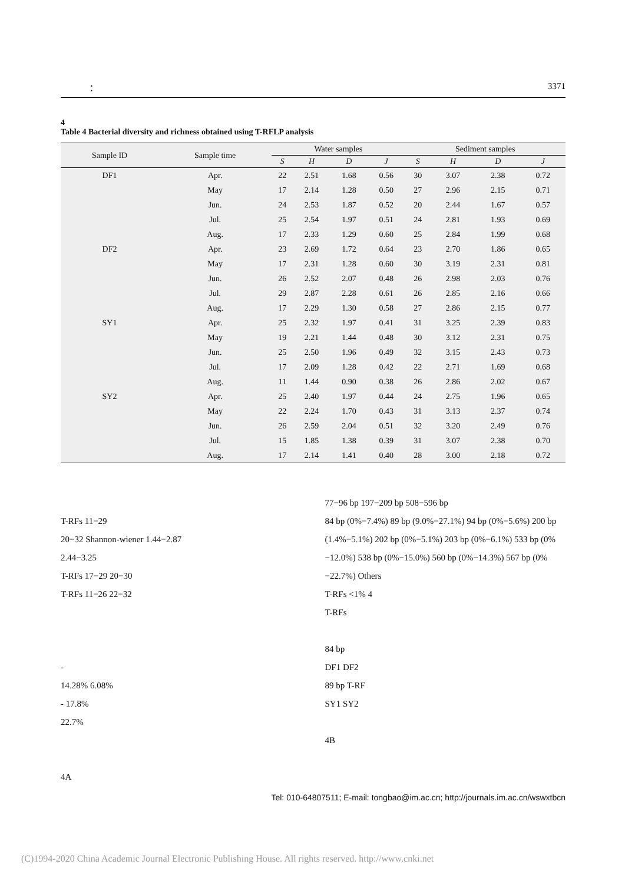： 3371
4
Table 4 Bacterial diversity and richness obtained using T-RFLP analysis
| Sample ID | Sample time | Water samples | | | | Sediment samples | | | |
| --- | --- | --- | --- | --- | --- | --- | --- | --- | --- |
| | | S | H | D | J | S | H | D | J |
| DF1 | Apr. | 22 | 2.51 | 1.68 | 0.56 | 30 | 3.07 | 2.38 | 0.72 |
| | May | 17 | 2.14 | 1.28 | 0.50 | 27 | 2.96 | 2.15 | 0.71 |
| | Jun. | 24 | 2.53 | 1.87 | 0.52 | 20 | 2.44 | 1.67 | 0.57 |
| | Jul. | 25 | 2.54 | 1.97 | 0.51 | 24 | 2.81 | 1.93 | 0.69 |
| | Aug. | 17 | 2.33 | 1.29 | 0.60 | 25 | 2.84 | 1.99 | 0.68 |
| DF2 | Apr. | 23 | 2.69 | 1.72 | 0.64 | 23 | 2.70 | 1.86 | 0.65 |
| | May | 17 | 2.31 | 1.28 | 0.60 | 30 | 3.19 | 2.31 | 0.81 |
| | Jun. | 26 | 2.52 | 2.07 | 0.48 | 26 | 2.98 | 2.03 | 0.76 |
| | Jul. | 29 | 2.87 | 2.28 | 0.61 | 26 | 2.85 | 2.16 | 0.66 |
| | Aug. | 17 | 2.29 | 1.30 | 0.58 | 27 | 2.86 | 2.15 | 0.77 |
| SY1 | Apr. | 25 | 2.32 | 1.97 | 0.41 | 31 | 3.25 | 2.39 | 0.83 |
| | May | 19 | 2.21 | 1.44 | 0.48 | 30 | 3.12 | 2.31 | 0.75 |
| | Jun. | 25 | 2.50 | 1.96 | 0.49 | 32 | 3.15 | 2.43 | 0.73 |
| | Jul. | 17 | 2.09 | 1.28 | 0.42 | 22 | 2.71 | 1.69 | 0.68 |
| | Aug. | 11 | 1.44 | 0.90 | 0.38 | 26 | 2.86 | 2.02 | 0.67 |
| SY2 | Apr. | 25 | 2.40 | 1.97 | 0.44 | 24 | 2.75 | 1.96 | 0.65 |
| | May | 22 | 2.24 | 1.70 | 0.43 | 31 | 3.13 | 2.37 | 0.74 |
| | Jun. | 26 | 2.59 | 2.04 | 0.51 | 32 | 3.20 | 2.49 | 0.76 |
| | Jul. | 15 | 1.85 | 1.38 | 0.39 | 31 | 3.07 | 2.38 | 0.70 |
| | Aug. | 17 | 2.14 | 1.41 | 0.40 | 28 | 3.00 | 2.18 | 0.72 |
T-RFs 11−29
20−32 Shannon-wiener 1.44−2.87
2.44−3.25
T-RFs 17−29 20−30
T-RFs 11−26 22−32
-
14.28% 6.08%
- 17.8%
22.7%
4A
77−96 bp 197−209 bp 508−596 bp
84 bp (0%−7.4%) 89 bp (9.0%−27.1%) 94 bp (0%−5.6%) 200 bp (1.4%−5.1%) 202 bp (0%−5.1%) 203 bp (0%−6.1%) 533 bp (0%−12.0%) 538 bp (0%−15.0%) 560 bp (0%−14.3%) 567 bp (0%−22.7%) Others
T-RFs <1% 4
T-RFs
84 bp
DF1 DF2
89 bp T-RF
SY1 SY2
4B
Tel: 010-64807511; E-mail: tongbao@im.ac.cn; http://journals.im.ac.cn/wswxtbcn
(C)1994-2020 China Academic Journal Electronic Publishing House. All rights reserved. http://www.cnki.net